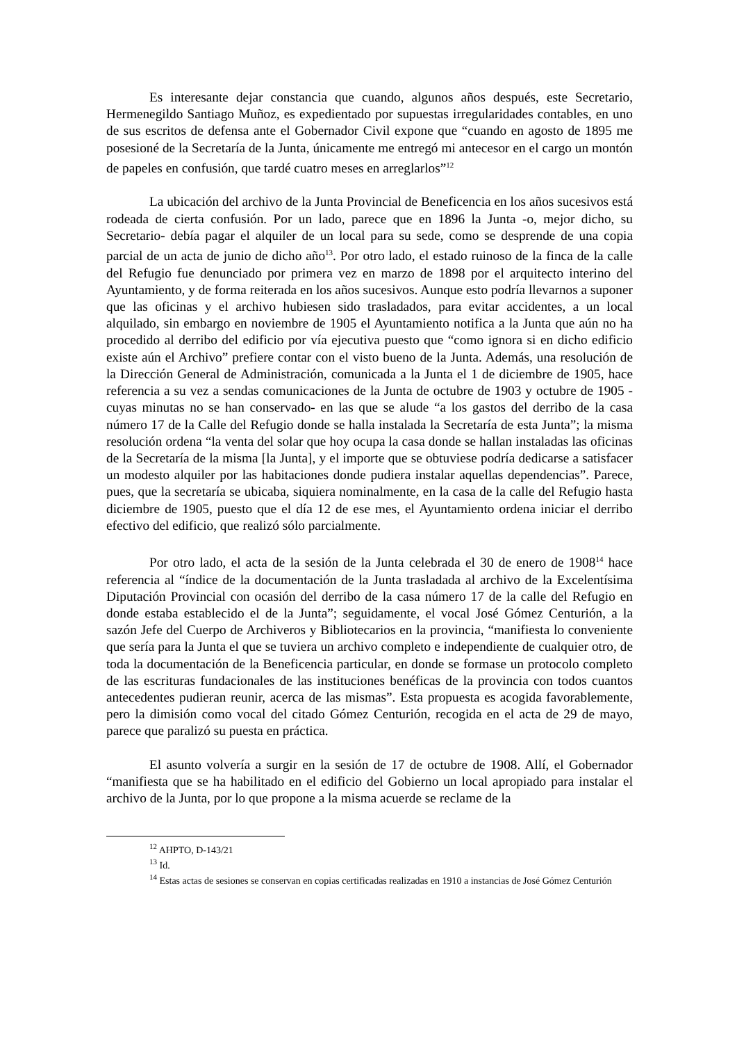Es interesante dejar constancia que cuando, algunos años después, este Secretario, Hermenegildo Santiago Muñoz, es expedientado por supuestas irregularidades contables, en uno de sus escritos de defensa ante el Gobernador Civil expone que “cuando en agosto de 1895 me posesioné de la Secretaría de la Junta, únicamente me entregó mi antecesor en el cargo un montón de papeles en confusión, que tardé cuatro meses en arreglarlos”<sup>12</sup>
La ubicación del archivo de la Junta Provincial de Beneficencia en los años sucesivos está rodeada de cierta confusión. Por un lado, parece que en 1896 la Junta -o, mejor dicho, su Secretario- debía pagar el alquiler de un local para su sede, como se desprende de una copia parcial de un acta de junio de dicho año<sup>13</sup>. Por otro lado, el estado ruinoso de la finca de la calle del Refugio fue denunciado por primera vez en marzo de 1898 por el arquitecto interino del Ayuntamiento, y de forma reiterada en los años sucesivos. Aunque esto podría llevarnos a suponer que las oficinas y el archivo hubiesen sido trasladados, para evitar accidentes, a un local alquilado, sin embargo en noviembre de 1905 el Ayuntamiento notifica a la Junta que aún no ha procedido al derribo del edificio por vía ejecutiva puesto que “como ignora si en dicho edificio existe aún el Archivo” prefiere contar con el visto bueno de la Junta. Además, una resolución de la Dirección General de Administración, comunicada a la Junta el 1 de diciembre de 1905, hace referencia a su vez a sendas comunicaciones de la Junta de octubre de 1903 y octubre de 1905 -cuyas minutas no se han conservado- en las que se alude “a los gastos del derribo de la casa número 17 de la Calle del Refugio donde se halla instalada la Secretaría de esta Junta”; la misma resolución ordena “la venta del solar que hoy ocupa la casa donde se hallan instaladas las oficinas de la Secretaría de la misma [la Junta], y el importe que se obtuviese podría dedicarse a satisfacer un modesto alquiler por las habitaciones donde pudiera instalar aquellas dependencias”. Parece, pues, que la secretaría se ubicaba, siquiera nominalmente, en la casa de la calle del Refugio hasta diciembre de 1905, puesto que el día 12 de ese mes, el Ayuntamiento ordena iniciar el derribo efectivo del edificio, que realizó sólo parcialmente.
Por otro lado, el acta de la sesión de la Junta celebrada el 30 de enero de 1908<sup>14</sup> hace referencia al “índice de la documentación de la Junta trasladada al archivo de la Excelentísima Diputación Provincial con ocasión del derribo de la casa número 17 de la calle del Refugio en donde estaba establecido el de la Junta”; seguidamente, el vocal José Gómez Centurión, a la sazón Jefe del Cuerpo de Archiveros y Bibliotecarios en la provincia, “manifiesta lo conveniente que sería para la Junta el que se tuviera un archivo completo e independiente de cualquier otro, de toda la documentación de la Beneficencia particular, en donde se formase un protocolo completo de las escrituras fundacionales de las instituciones benéficas de la provincia con todos cuantos antecedentes pudieran reunir, acerca de las mismas”. Esta propuesta es acogida favorablemente, pero la dimisión como vocal del citado Gómez Centurión, recogida en el acta de 29 de mayo, parece que paralizó su puesta en práctica.
El asunto volvería a surgir en la sesión de 17 de octubre de 1908. Allí, el Gobernador “manifiesta que se ha habilitado en el edificio del Gobierno un local apropiado para instalar el archivo de la Junta, por lo que propone a la misma acuerde se reclame de la
<sup>12</sup> AHPTO, D-143/21
<sup>13</sup> Id.
<sup>14</sup> Estas actas de sesiones se conservan en copias certificadas realizadas en 1910 a instancias de José Gómez Centurión